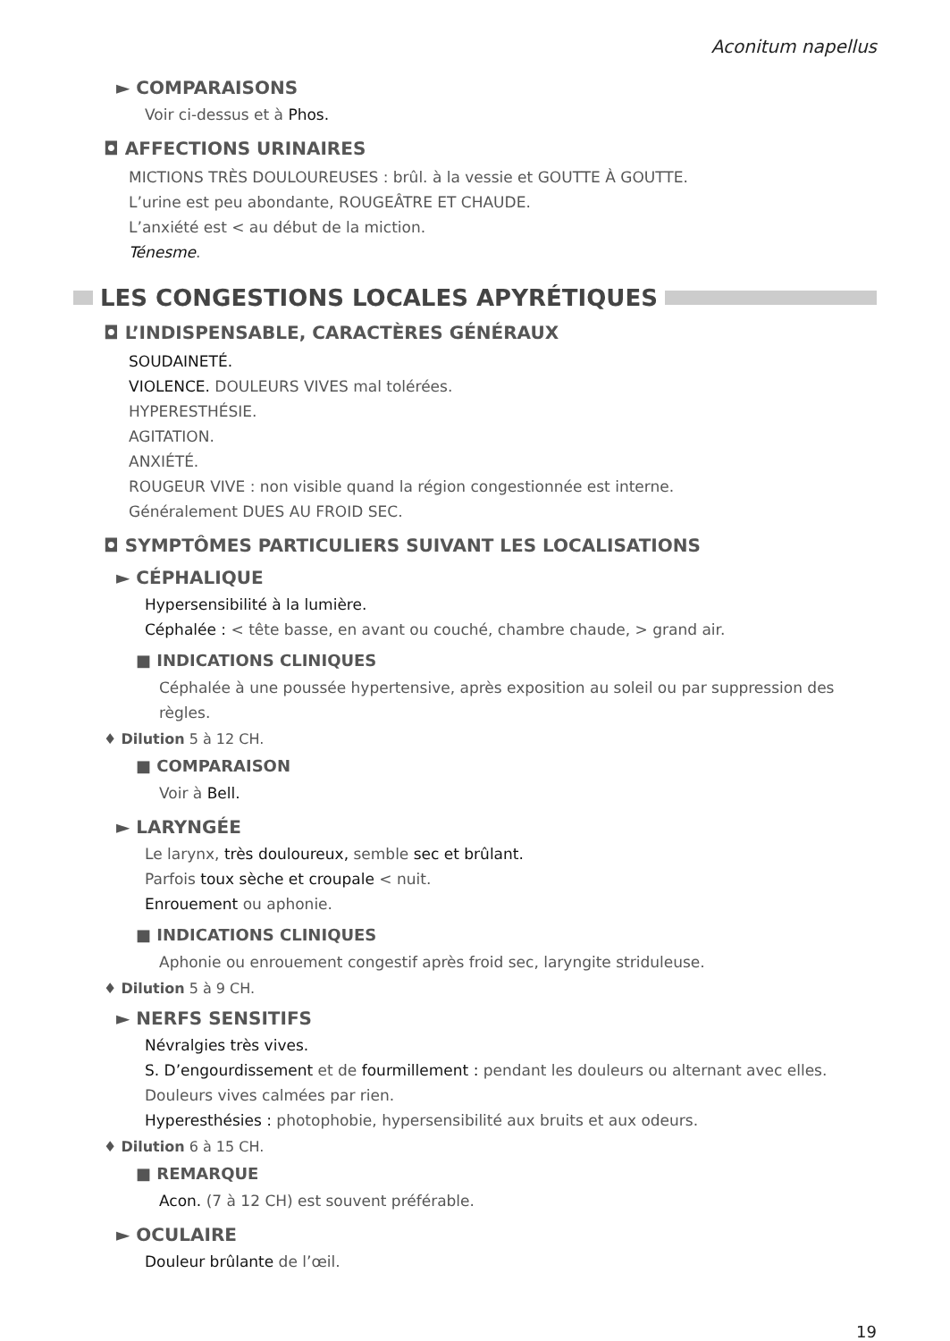Aconitum napellus
► COMPARAISONS
Voir ci-dessus et à Phos.
◘ AFFECTIONS URINAIRES
MICTIONS TRÈS DOULOUREUSES : brûl. à la vessie et GOUTTE À GOUTTE.
L’urine est peu abondante, ROUGEÂTRE ET CHAUDE.
L’anxiété est < au début de la miction.
Ténesme.
LES CONGESTIONS LOCALES APYRÉTIQUES
◘ L’INDISPENSABLE, CARACTÈRES GÉNÉRAUX
SOUDAINETÉ.
VIOLENCE. DOULEURS VIVES mal tolérées.
HYPERESTHÉSIE.
AGITATION.
ANXIÉTÉ.
ROUGEUR VIVE : non visible quand la région congestionnée est interne.
Généralement DUES AU FROID SEC.
◘ SYMPTÔMES PARTICULIERS SUIVANT LES LOCALISATIONS
► CÉPHALIQUE
Hypersensibilité à la lumière.
Céphalée : < tête basse, en avant ou couché, chambre chaude, > grand air.
■ INDICATIONS CLINIQUES
Céphalée à une poussée hypertensive, après exposition au soleil ou par suppression des règles.
♦ Dilution 5 à 12 CH.
■ COMPARAISON
Voir à Bell.
► LARYNGÉE
Le larynx, très douloureux, semble sec et brûlant.
Parfois toux sèche et croupale < nuit.
Enrouement ou aphonie.
■ INDICATIONS CLINIQUES
Aphonie ou enrouement congestif après froid sec, laryngite striduleuse.
♦ Dilution 5 à 9 CH.
► NERFS SENSITIFS
Névralgies très vives.
S. D’engourdissement et de fourmillement : pendant les douleurs ou alternant avec elles.
Douleurs vives calmées par rien.
Hyperesthésies : photophobie, hypersensibilité aux bruits et aux odeurs.
♦ Dilution 6 à 15 CH.
■ REMARQUE
Acon. (7 à 12 CH) est souvent préférable.
► OCULAIRE
Douleur brûlante de l’œil.
19